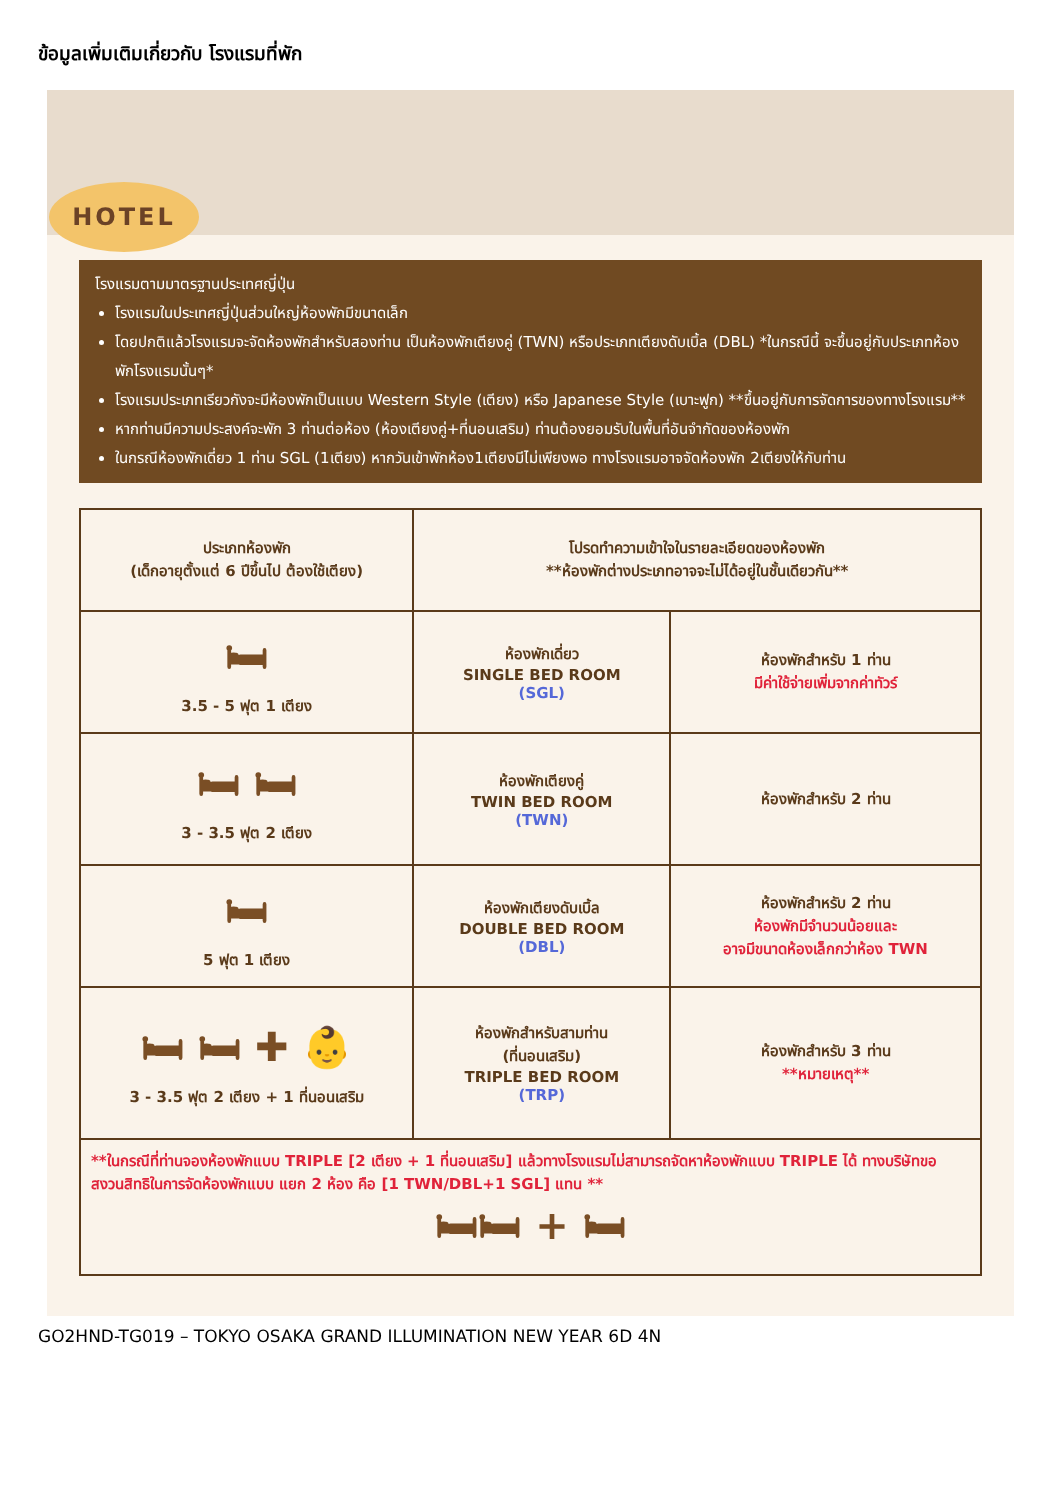ข้อมูลเพิ่มเติมเกี่ยวกับ โรงแรมที่พัก
HOTEL
โรงแรมตามมาตรฐานประเทศญี่ปุ่น
โรงแรมในประเทศญี่ปุ่นส่วนใหญ่ห้องพักมีขนาดเล็ก
โดยปกติแล้วโรงแรมจะจัดห้องพักสำหรับสองท่าน เป็นห้องพักเตียงคู่ (TWN) หรือประเภทเตียงดับเบิ้ล (DBL) *ในกรณีนี้ จะขึ้นอยู่กับประเภทห้องพักโรงแรมนั้นๆ*
โรงแรมประเภทเรียวกังจะมีห้องพักเป็นแบบ Western Style (เตียง) หรือ Japanese Style (เบาะฟูก) **ขึ้นอยู่กับการจัดการของทางโรงแรม**
หากท่านมีความประสงค์จะพัก 3 ท่านต่อห้อง (ห้องเตียงคู่+ที่นอนเสริม) ท่านต้องยอมรับในพื้นที่อันจำกัดของห้องพัก
ในกรณีห้องพักเดี่ยว 1 ท่าน SGL (1เตียง) หากวันเข้าพักห้อง1เตียงมีไม่เพียงพอ ทางโรงแรมอาจจัดห้องพัก 2เตียงให้กับท่าน
| ประเภทห้องพัก (เด็กอายุตั้งแต่ 6 ปีขึ้นไป ต้องใช้เตียง) | โปรดทำความเข้าใจในรายละเอียดของห้องพัก **ห้องพักต่างประเภทอาจจะไม่ได้อยู่ในชั้นเดียวกัน** | |
| --- | --- | --- |
| 🛏 3.5 - 5 ฟุต 1 เตียง | ห้องพักเดี่ยว SINGLE BED ROOM (SGL) | ห้องพักสำหรับ 1 ท่าน มีค่าใช้จ่ายเพิ่มจากค่าทัวร์ |
| 🛏 🛏 3 - 3.5 ฟุต 2 เตียง | ห้องพักเตียงคู่ TWIN BED ROOM (TWN) | ห้องพักสำหรับ 2 ท่าน |
| 🛏 5 ฟุต 1 เตียง | ห้องพักเตียงดับเบิ้ล DOUBLE BED ROOM (DBL) | ห้องพักสำหรับ 2 ท่าน ห้องพักมีจำนวนน้อยและ อาจมีขนาดห้องเล็กกว่าห้อง TWN |
| 🛏 🛏 ✚ 👶 3 - 3.5 ฟุต 2 เตียง + 1 ที่นอนเสริม | ห้องพักสำหรับสามท่าน (ที่นอนเสริม) TRIPLE BED ROOM (TRP) | ห้องพักสำหรับ 3 ท่าน **หมายเหตุ** |
| **ในกรณีที่ท่านจองห้องพักแบบ TRIPLE [2 เตียง + 1 ที่นอนเสริม] แล้วทางโรงแรมไม่สามารถจัดหาห้องพักแบบ TRIPLE ได้ ทางบริษัทขอสงวนสิทธิในการจัดห้องพักแบบ แยก 2 ห้อง คือ [1 TWN/DBL+1 SGL] แทน ** 🛏🛏 + 🛏 | | |
GO2HND-TG019 – TOKYO OSAKA GRAND ILLUMINATION NEW YEAR 6D 4N